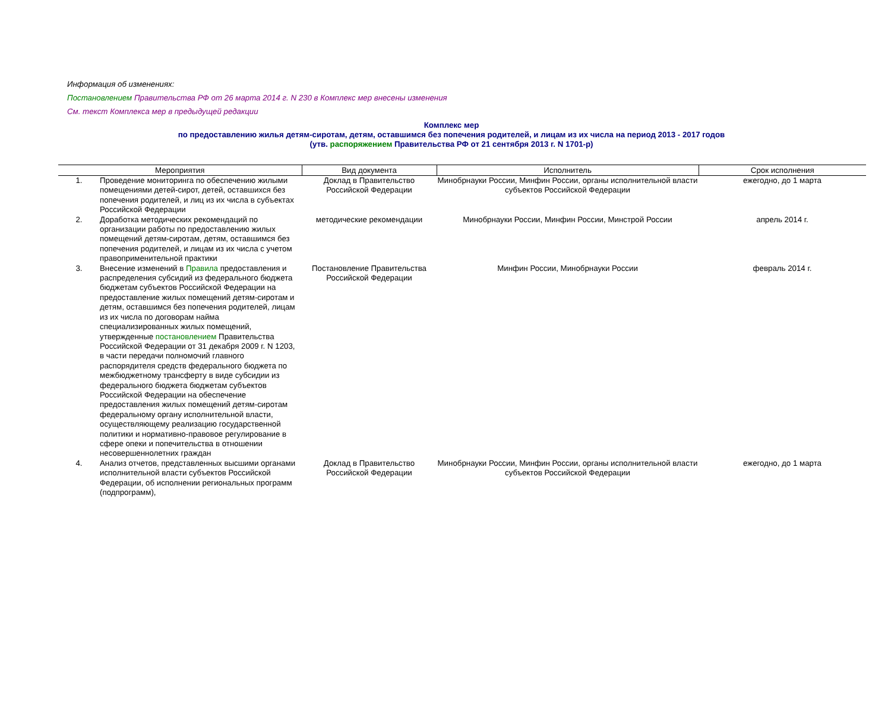Информация об изменениях:
Постановлением Правительства РФ от 26 марта 2014 г. N 230 в Комплекс мер внесены изменения
См. текст Комплекса мер в предыдущей редакции
Комплекс мер
по предоставлению жилья детям-сиротам, детям, оставшимся без попечения родителей, и лицам из их числа на период 2013 - 2017 годов
(утв. распоряжением Правительства РФ от 21 сентября 2013 г. N 1701-р)
| Мероприятия | | Вид документа | Исполнитель | Срок исполнения |
| --- | --- | --- | --- | --- |
| 1. | Проведение мониторинга по обеспечению жилыми помещениями детей-сирот, детей, оставшихся без попечения родителей, и лиц из их числа в субъектах Российской Федерации | Доклад в Правительство Российской Федерации | Минобрнауки России, Минфин России, органы исполнительной власти субъектов Российской Федерации | ежегодно, до 1 марта |
| 2. | Доработка методических рекомендаций по организации работы по предоставлению жилых помещений детям-сиротам, детям, оставшимся без попечения родителей, и лицам из их числа с учетом правоприменительной практики | методические рекомендации | Минобрнауки России, Минфин России, Минстрой России | апрель 2014 г. |
| 3. | Внесение изменений в Правила предоставления и распределения субсидий из федерального бюджета бюджетам субъектов Российской Федерации на предоставление жилых помещений детям-сиротам и детям, оставшимся без попечения родителей, лицам из их числа по договорам найма специализированных жилых помещений, утвержденные постановлением Правительства Российской Федерации от 31 декабря 2009 г. N 1203, в части передачи полномочий главного распорядителя средств федерального бюджета по межбюджетному трансферту в виде субсидии из федерального бюджета бюджетам субъектов Российской Федерации на обеспечение предоставления жилых помещений детям-сиротам федеральному органу исполнительной власти, осуществляющему реализацию государственной политики и нормативно-правовое регулирование в сфере опеки и попечительства в отношении несовершеннолетних граждан | Постановление Правительства Российской Федерации | Минфин России, Минобрнауки России | февраль 2014 г. |
| 4. | Анализ отчетов, представленных высшими органами исполнительной власти субъектов Российской Федерации, об исполнении региональных программ (подпрограмм), | Доклад в Правительство Российской Федерации | Минобрнауки России, Минфин России, органы исполнительной власти субъектов Российской Федерации | ежегодно, до 1 марта |